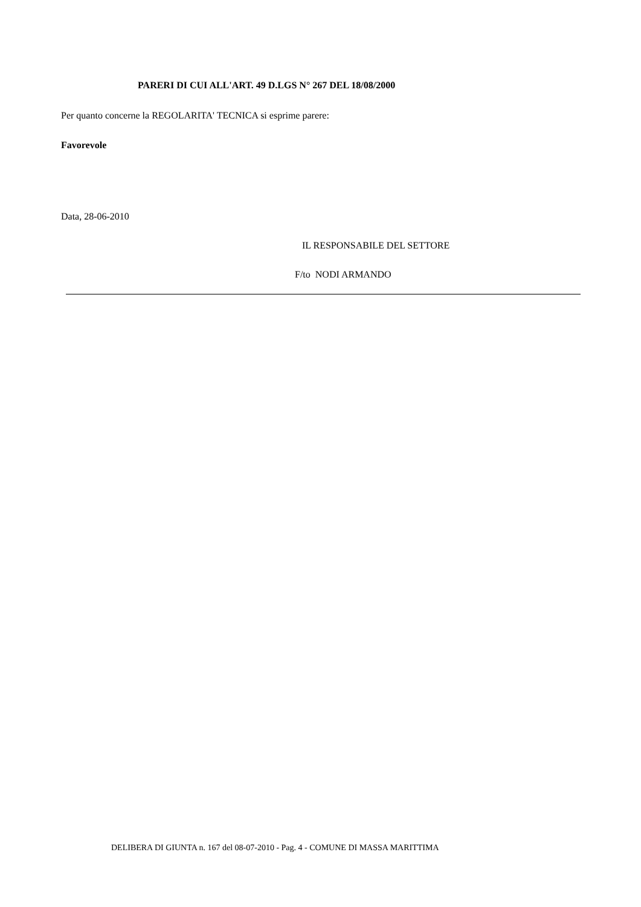PARERI DI CUI ALL'ART. 49 D.LGS N° 267 DEL 18/08/2000
Per quanto concerne la REGOLARITA' TECNICA si esprime parere:
Favorevole
Data, 28-06-2010
IL RESPONSABILE DEL SETTORE
F/to NODI ARMANDO
DELIBERA DI GIUNTA n. 167 del 08-07-2010 - Pag. 4 - COMUNE DI MASSA MARITTIMA